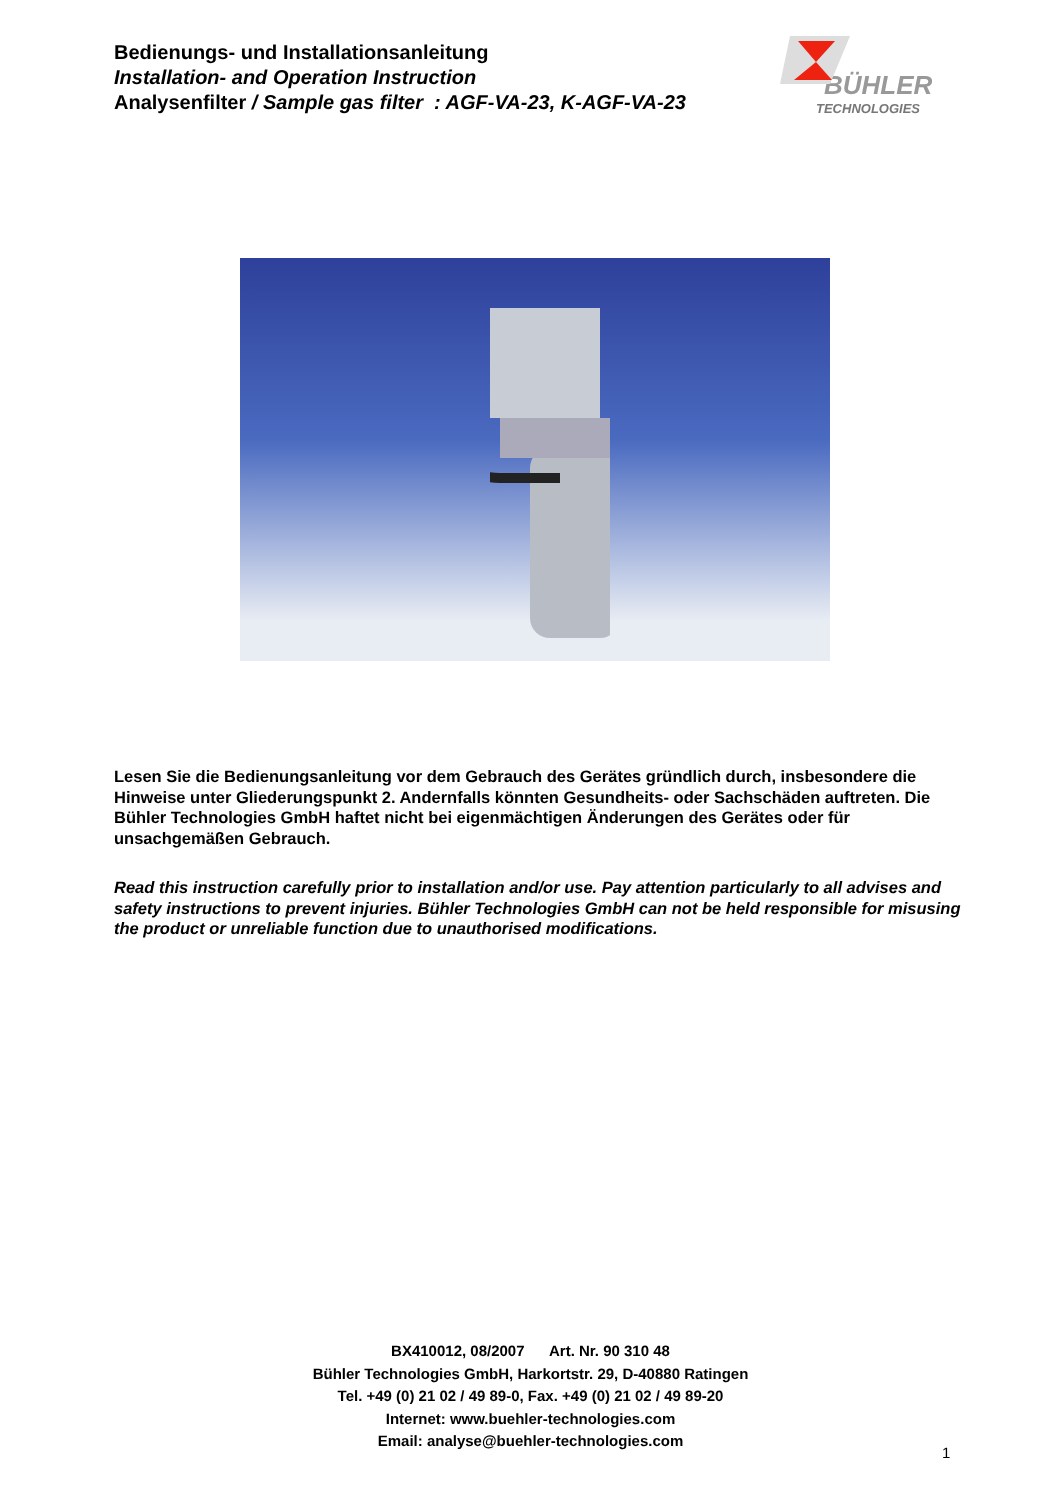Bedienungs- und Installationsanleitung
Installation- and Operation Instruction
Analysenfilter / Sample gas filter : AGF-VA-23, K-AGF-VA-23
BÜHLER
TECHNOLOGIES
Lesen Sie die Bedienungsanleitung vor dem Gebrauch des Gerätes gründlich durch, insbesondere die Hinweise unter Gliederungspunkt 2. Andernfalls könnten Gesundheits- oder Sachschäden auftreten. Die Bühler Technologies GmbH haftet nicht bei eigenmächtigen Änderungen des Gerätes oder für unsachgemäßen Gebrauch.
Read this instruction carefully prior to installation and/or use. Pay attention particularly to all advises and safety instructions to prevent injuries. Bühler Technologies GmbH can not be held responsible for misusing the product or unreliable function due to unauthorised modifications.
BX410012, 08/2007 Art. Nr. 90 310 48
Bühler Technologies GmbH, Harkortstr. 29, D-40880 Ratingen
Tel. +49 (0) 21 02 / 49 89-0, Fax. +49 (0) 21 02 / 49 89-20
Internet: www.buehler-technologies.com
Email: analyse@buehler-technologies.com
1